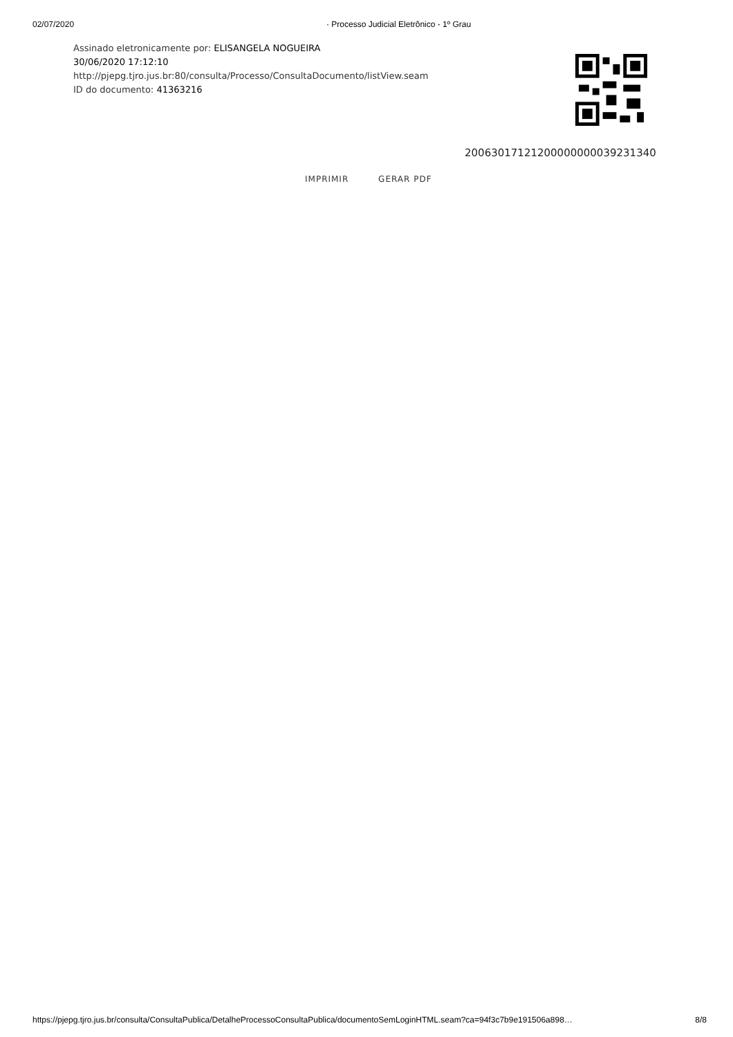02/07/2020 · Processo Judicial Eletrônico - 1º Grau
Assinado eletronicamente por: ELISANGELA NOGUEIRA
30/06/2020 17:12:10
http://pjepg.tjro.jus.br:80/consulta/Processo/ConsultaDocumento/listView.seam
ID do documento: 41363216
20063017121200000000039231340
IMPRIMIR GERAR PDF
https://pjepg.tjro.jus.br/consulta/ConsultaPublica/DetalheProcessoConsultaPublica/documentoSemLoginHTML.seam?ca=94f3c7b9e191506a898… 8/8